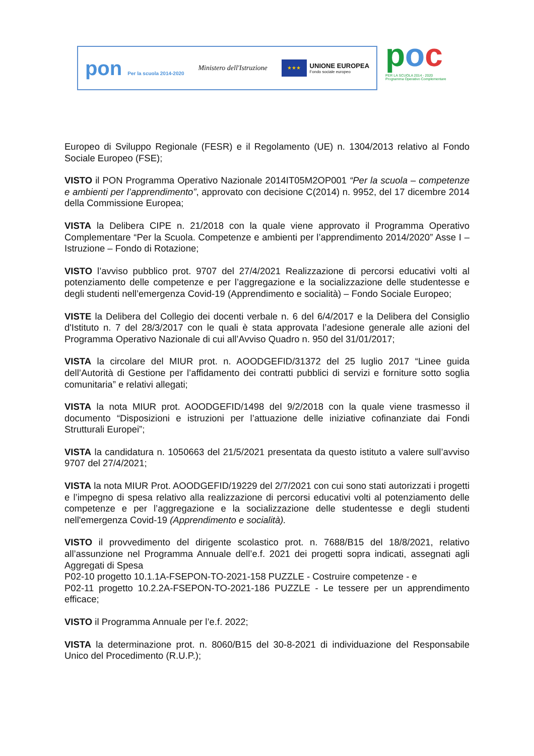pon Per la scuola 2014-2020
Ministero dell'Istruzione
★★★
UNIONE EUROPEA
Fondo sociale europeo
poc
PER LA SCUOLA 2014 - 2020
Programma Operativo Complementare
Europeo di Sviluppo Regionale (FESR) e il Regolamento (UE) n. 1304/2013 relativo al Fondo Sociale Europeo (FSE);
VISTO il PON Programma Operativo Nazionale 2014IT05M2OP001 “Per la scuola – competenze e ambienti per l’apprendimento”, approvato con decisione C(2014) n. 9952, del 17 dicembre 2014 della Commissione Europea;
VISTA la Delibera CIPE n. 21/2018 con la quale viene approvato il Programma Operativo Complementare “Per la Scuola. Competenze e ambienti per l’apprendimento 2014/2020” Asse I – Istruzione – Fondo di Rotazione;
VISTO l’avviso pubblico prot. 9707 del 27/4/2021 Realizzazione di percorsi educativi volti al potenziamento delle competenze e per l’aggregazione e la socializzazione delle studentesse e degli studenti nell’emergenza Covid-19 (Apprendimento e socialità) – Fondo Sociale Europeo;
VISTE la Delibera del Collegio dei docenti verbale n. 6 del 6/4/2017 e la Delibera del Consiglio d'Istituto n. 7 del 28/3/2017 con le quali è stata approvata l’adesione generale alle azioni del Programma Operativo Nazionale di cui all’Avviso Quadro n. 950 del 31/01/2017;
VISTA la circolare del MIUR prot. n. AOODGEFID/31372 del 25 luglio 2017 “Linee guida dell’Autorità di Gestione per l’affidamento dei contratti pubblici di servizi e forniture sotto soglia comunitaria” e relativi allegati;
VISTA la nota MIUR prot. AOODGEFID/1498 del 9/2/2018 con la quale viene trasmesso il documento “Disposizioni e istruzioni per l’attuazione delle iniziative cofinanziate dai Fondi Strutturali Europei”;
VISTA la candidatura n. 1050663 del 21/5/2021 presentata da questo istituto a valere sull’avviso 9707 del 27/4/2021;
VISTA la nota MIUR Prot. AOODGEFID/19229 del 2/7/2021 con cui sono stati autorizzati i progetti e l’impegno di spesa relativo alla realizzazione di percorsi educativi volti al potenziamento delle competenze e per l’aggregazione e la socializzazione delle studentesse e degli studenti nell'emergenza Covid-19 (Apprendimento e socialità).
VISTO il provvedimento del dirigente scolastico prot. n. 7688/B15 del 18/8/2021, relativo all’assunzione nel Programma Annuale dell’e.f. 2021 dei progetti sopra indicati, assegnati agli Aggregati di Spesa
P02-10 progetto 10.1.1A-FSEPON-TO-2021-158 PUZZLE - Costruire competenze - e
P02-11 progetto 10.2.2A-FSEPON-TO-2021-186 PUZZLE - Le tessere per un apprendimento efficace;
VISTO il Programma Annuale per l’e.f. 2022;
VISTA la determinazione prot. n. 8060/B15 del 30-8-2021 di individuazione del Responsabile Unico del Procedimento (R.U.P.);